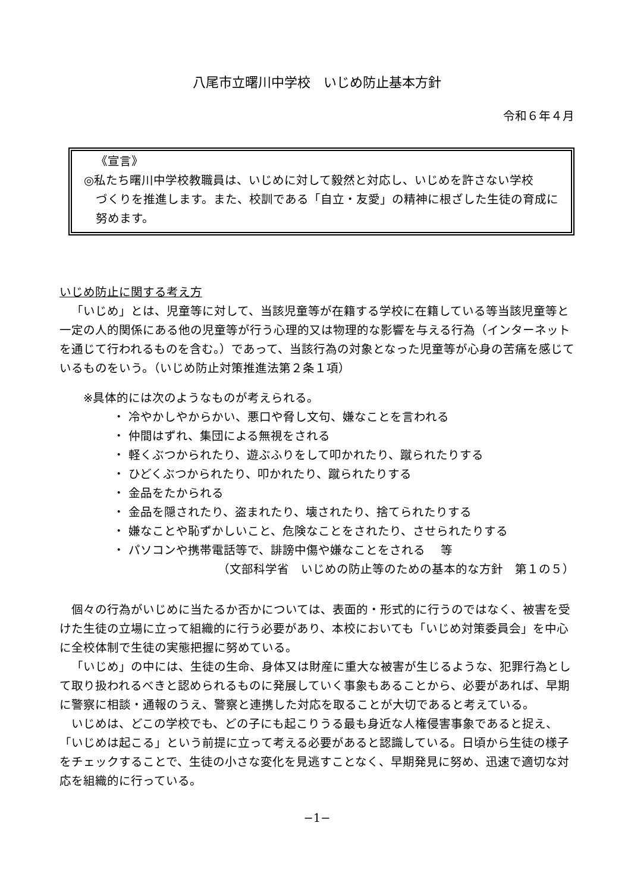八尾市立曙川中学校　いじめ防止基本方針
令和６年４月
《宣言》
◎私たち曙川中学校教職員は、いじめに対して毅然と対応し、いじめを許さない学校
づくりを推進します。また、校訓である「自立・友愛」の精神に根ざした生徒の育成に努めます。
いじめ防止に関する考え方
「いじめ」とは、児童等に対して、当該児童等が在籍する学校に在籍している等当該児童等と一定の人的関係にある他の児童等が行う心理的又は物理的な影響を与える行為（インターネットを通じて行われるものを含む。）であって、当該行為の対象となった児童等が心身の苦痛を感じているものをいう。（いじめ防止対策推進法第２条１項）
※具体的には次のようなものが考えられる。
・ 冷やかしやからかい、悪口や脅し文句、嫌なことを言われる
・ 仲間はずれ、集団による無視をされる
・ 軽くぶつかられたり、遊ぶふりをして叩かれたり、蹴られたりする
・ ひどくぶつかられたり、叩かれたり、蹴られたりする
・ 金品をたかられる
・ 金品を隠されたり、盗まれたり、壊されたり、捨てられたりする
・ 嫌なことや恥ずかしいこと、危険なことをされたり、させられたりする
・ パソコンや携帯電話等で、誹謗中傷や嫌なことをされる　 等
（文部科学省　いじめの防止等のための基本的な方針　第１の５）
個々の行為がいじめに当たるか否かについては、表面的・形式的に行うのではなく、被害を受けた生徒の立場に立って組織的に行う必要があり、本校においても「いじめ対策委員会」を中心に全校体制で生徒の実態把握に努めている。
「いじめ」の中には、生徒の生命、身体又は財産に重大な被害が生じるような、犯罪行為として取り扱われるべきと認められるものに発展していく事象もあることから、必要があれば、早期に警察に相談・通報のうえ、警察と連携した対応を取ることが大切であると考えている。
いじめは、どこの学校でも、どの子にも起こりうる最も身近な人権侵害事象であると捉え、「いじめは起こる」という前提に立って考える必要があると認識している。日頃から生徒の様子をチェックすることで、生徒の小さな変化を見逃すことなく、早期発見に努め、迅速で適切な対応を組織的に行っている。
−1−